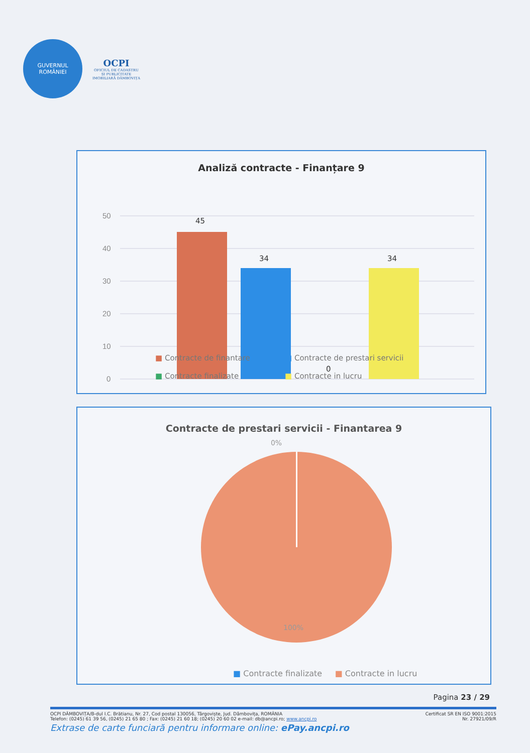GUVERNUL
ROMÂNIEI
OCPI
OFICIUL DE CADASTRU ȘI PUBLICITATE IMOBILIARĂ DÂMBOVIȚA
Analiză contracte - Finanțare 9
50
40
30
20
10
0
45
34
0
34
■ Contracte de finantare ■ Contracte de prestari servicii ■ Contracte finalizate ■ Contracte in lucru
Contracte de prestari servicii - Finantarea 9
0%
100%
■ Contracte finalizate ■ Contracte in lucru
Pagina 23 / 29
OCPI DÂMBOVIȚA/B-dul I.C. Brătianu, Nr. 27, Cod postal 130056, Târgoviște, Jud. Dâmbovița, ROMÂNIA
Telefon: (0245) 61 39 56, (0245) 21 65 80 ; Fax: (0245) 21 60 18; (0245) 20 60 02 e-mail: db@ancpi.ro; www.ancpi.ro Certificat SR EN ISO 9001:2015
Nr. 27921/09/R
Extrase de carte funciară pentru informare online: ePay.ancpi.ro